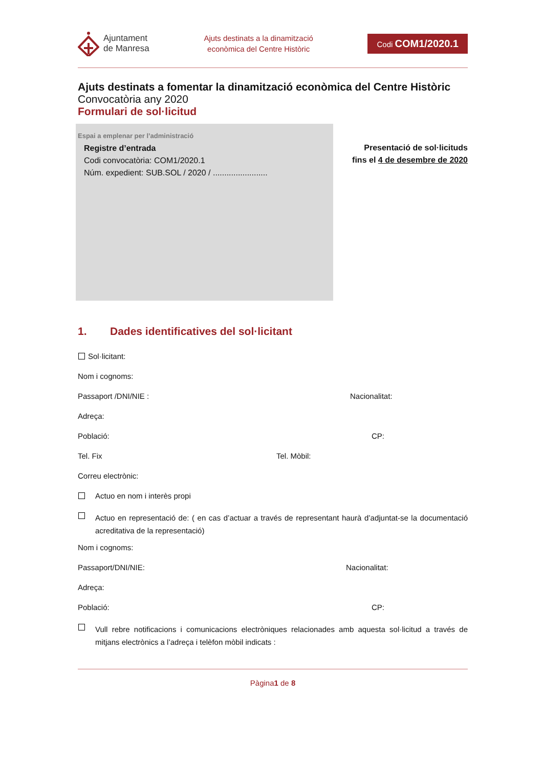Ajuntament
de Manresa
Ajuts destinats a la dinamització
econòmica del Centre Històric
Codi COM1/2020.1
Ajuts destinats a fomentar la dinamització econòmica del Centre Històric
Convocatòria any 2020
Formulari de sol·licitud
Espai a emplenar per l’administració
Registre d’entrada
Codi convocatòria: COM1/2020.1
Núm. expedient: SUB.SOL / 2020 / ........................
Presentació de sol·licituds
fins el 4 de desembre de 2020
1. Dades identificatives del sol·licitant
Sol·licitant:
Nom i cognoms:
Passaport /DNI/NIE : Nacionalitat:
Adreça:
Població: CP:
Tel. Fix Tel. Mòbil:
Correu electrònic:
Actuo en nom i interès propi
Actuo en representació de: ( en cas d’actuar a través de representant haurà d’adjuntat-se la documentació acreditativa de la representació)
Nom i cognoms:
Passaport/DNI/NIE: Nacionalitat:
Adreça:
Població: CP:
Vull rebre notificacions i comunicacions electròniques relacionades amb aquesta sol·licitud a través de mitjans electrònics a l’adreça i telèfon mòbil indicats :
Pàgina1 de 8